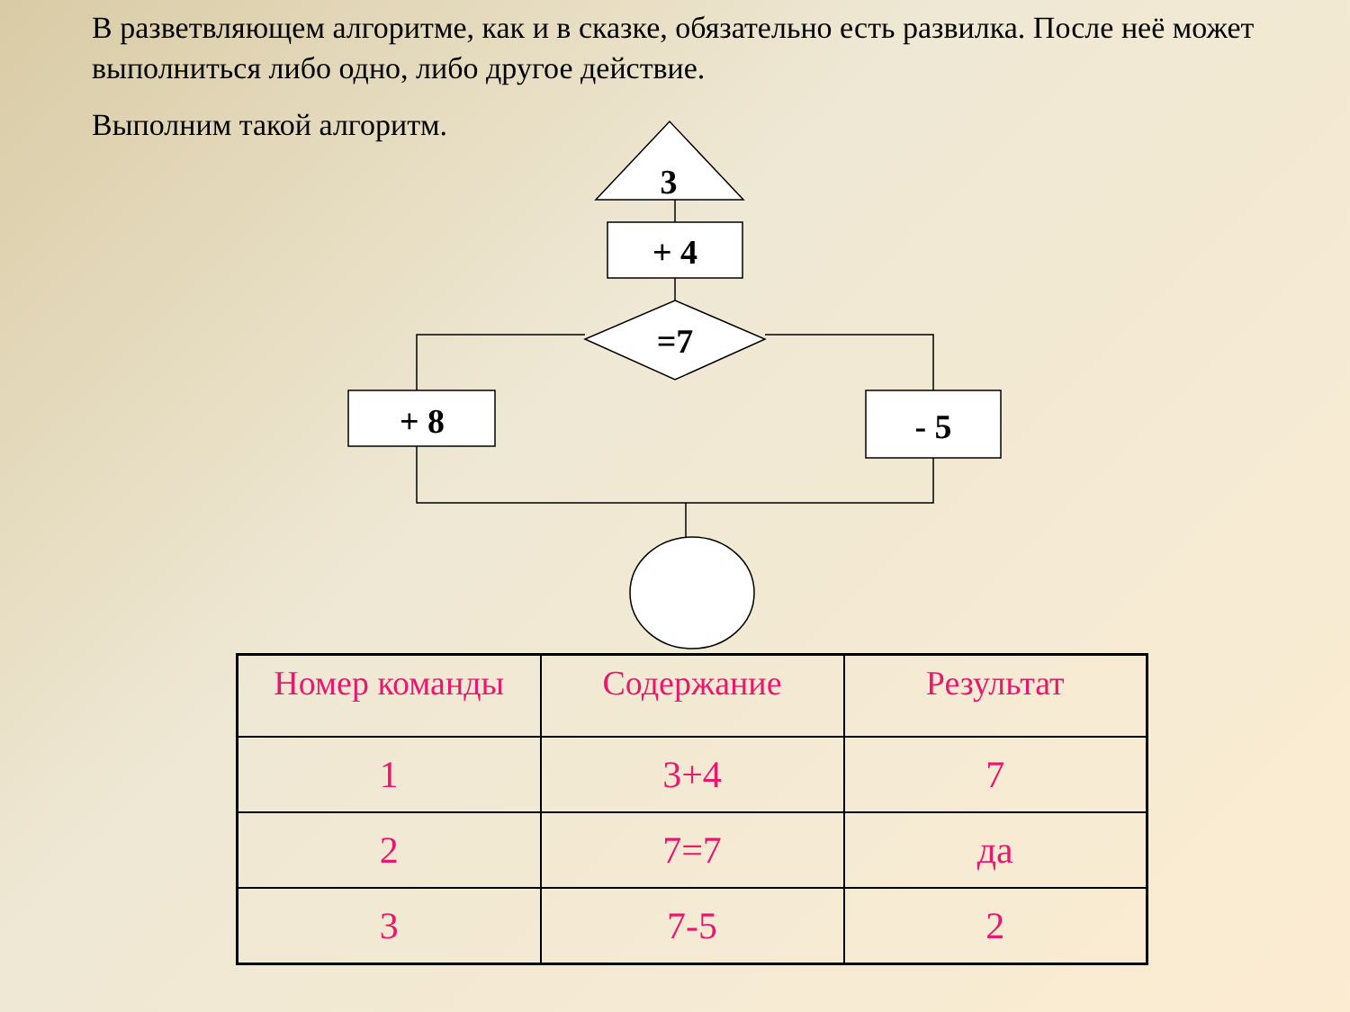В разветвляющем алгоритме, как и в сказке, обязательно есть развилка. После неё может выполниться либо одно, либо другое действие.
Выполним такой алгоритм.
3
+ 4
=7
+ 8
- 5
| Номер команды | Содержание | Результат |
| --- | --- | --- |
| 1 | 3+4 | 7 |
| 2 | 7=7 | да |
| 3 | 7-5 | 2 |